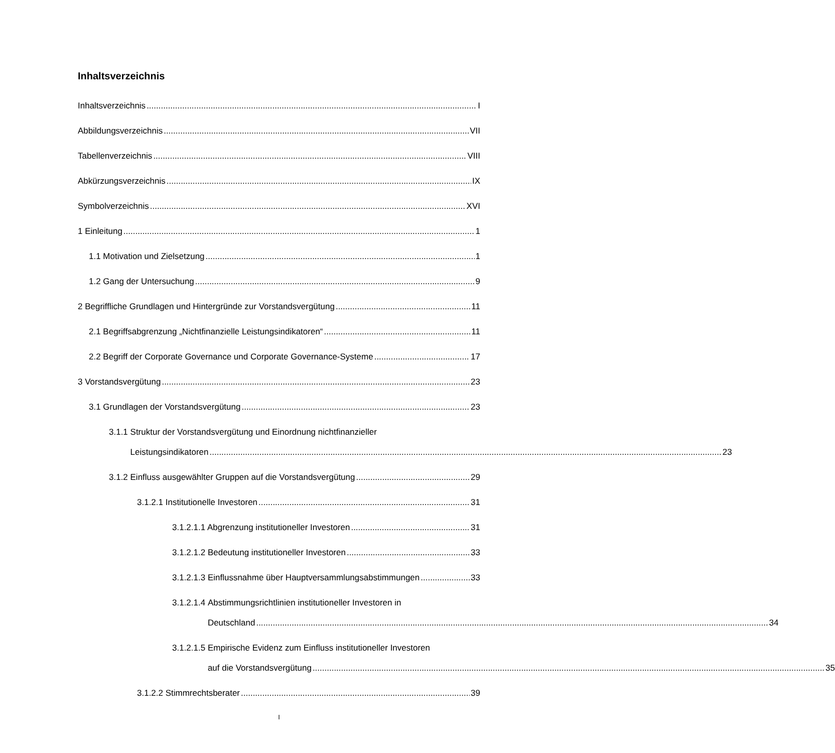Inhaltsverzeichnis
Inhaltsverzeichnis I
Abbildungsverzeichnis VII
Tabellenverzeichnis VIII
Abkürzungsverzeichnis IX
Symbolverzeichnis XVI
1 Einleitung 1
1.1 Motivation und Zielsetzung 1
1.2 Gang der Untersuchung 9
2 Begriffliche Grundlagen und Hintergründe zur Vorstandsvergütung 11
2.1 Begriffsabgrenzung „Nichtfinanzielle Leistungsindikatoren“ 11
2.2 Begriff der Corporate Governance und Corporate Governance-Systeme 17
3 Vorstandsvergütung 23
3.1 Grundlagen der Vorstandsvergütung 23
3.1.1 Struktur der Vorstandsvergütung und Einordnung nichtfinanzieller
Leistungsindikatoren 23
3.1.2 Einfluss ausgewählter Gruppen auf die Vorstandsvergütung 29
3.1.2.1 Institutionelle Investoren 31
3.1.2.1.1 Abgrenzung institutioneller Investoren 31
3.1.2.1.2 Bedeutung institutioneller Investoren 33
3.1.2.1.3 Einflussnahme über Hauptversammlungsabstimmungen 33
3.1.2.1.4 Abstimmungsrichtlinien institutioneller Investoren in
Deutschland 34
3.1.2.1.5 Empirische Evidenz zum Einfluss institutioneller Investoren
auf die Vorstandsvergütung 35
3.1.2.2 Stimmrechtsberater 39
I